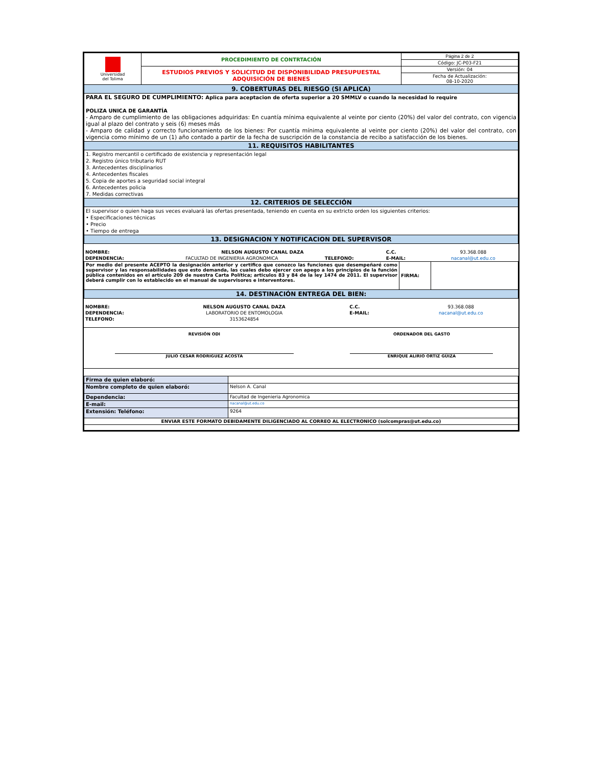| Universidad del Tolima | PROCEDIMIENTO DE CONTRTACIÓN | Página 2 de 2 |
| | | Código: JC-P03-F21 |
| | ESTUDIOS PREVIOS Y SOLICITUD DE DISPONIBILIDAD PRESUPUESTAL ADQUISICIÓN DE BIENES | Versión: 04 |
| | | Fecha de Actualización: 08-10-2020 |
| 9. COBERTURAS DEL RIESGO (SI APLICA) | | |
| PARA EL SEGURO DE CUMPLIMIENTO: Aplica para aceptacion de oferta superior a 20 SMMLV o cuando la necesidad lo require POLIZA UNICA DE GARANTÍA - Amparo de cumplimiento de las obligaciones adquiridas: En cuantía mínima equivalente al veinte por ciento (20%) del valor del contrato, con vigencia igual al plazo del contrato y seis (6) meses más - Amparo de calidad y correcto funcionamiento de los bienes: Por cuantía mínima equivalente al veinte por ciento (20%) del valor del contrato, con vigencia como mínimo de un (1) año contado a partir de la fecha de suscripción de la constancia de recibo a satisfacción de los bienes. | | |
| 11. REQUISITOS HABILITANTES | | |
| 1. Registro mercantil o certificado de existencia y representación legal 2. Registro único tributario RUT 3. Antecedentes disciplinarios 4. Antecedentes fiscales 5. Copia de aportes a seguridad social integral 6. Antecedentes policia 7. Medidas correctivas | | |
| 12. CRITERIOS DE SELECCIÓN | | |
| El supervisor o quien haga sus veces evaluará las ofertas presentada, teniendo en cuenta en su extricto orden los siguientes criterios: • Especificaciones técnicas • Precio • Tiempo de entrega | | |
| 13. DESIGNACION Y NOTIFICACION DEL SUPERVISOR | | |
| NOMBRE: | NELSON AUGUSTO CANAL DAZA | | C.C. | 93.368.088 |
| DEPENDENCIA: | FACULTAD DE INGENIERIA AGRONOMICA | TELEFONO: | E-MAIL: | nacanal@ut.edu.co |
| Por medio del presente ACEPTO la designación anterior y certifico que conozco las funciones que desempeñaré como supervisor y las responsabilidades que esto demanda, las cuales debo ejercer con apego a los principios de la función pública contenidos en el artículo 209 de nuestra Carta Política; articulos 83 y 84 de la ley 1474 de 2011. El supervisor deberá cumplir con lo establecido en el manual de supervisores e interventores. | FIRMA: | |
| 14. DESTINACIÓN ENTREGA DEL BIEN: | | |
| NOMBRE: | NELSON AUGUSTO CANAL DAZA | C.C. | 93.368.088 |
| DEPENDENCIA: | LABORATORIO DE ENTOMOLOGIA | E-MAIL: | nacanal@ut.edu.co |
| TELEFONO: | 3153624854 | | |
| REVISIÓN ODI | ORDENADOR DEL GASTO |
| JULIO CESAR RODRIGUEZ ACOSTA | ENRIQUE ALIRIO ORTIZ GÜIZA |
| Firma de quien elaboró: | |
| Nombre completo de quien elaboró: | Nelson A. Canal |
| Dependencia: | Facultad de Ingenieria Agronomica |
| E-mail: | nacanal@ut.edu.co |
| Extensión: Teléfono: | 9264 |
| ENVIAR ESTE FORMATO DEBIDAMENTE DILIGENCIADO AL CORREO AL ELECTRONICO (solcompras@ut.edu.co) | |